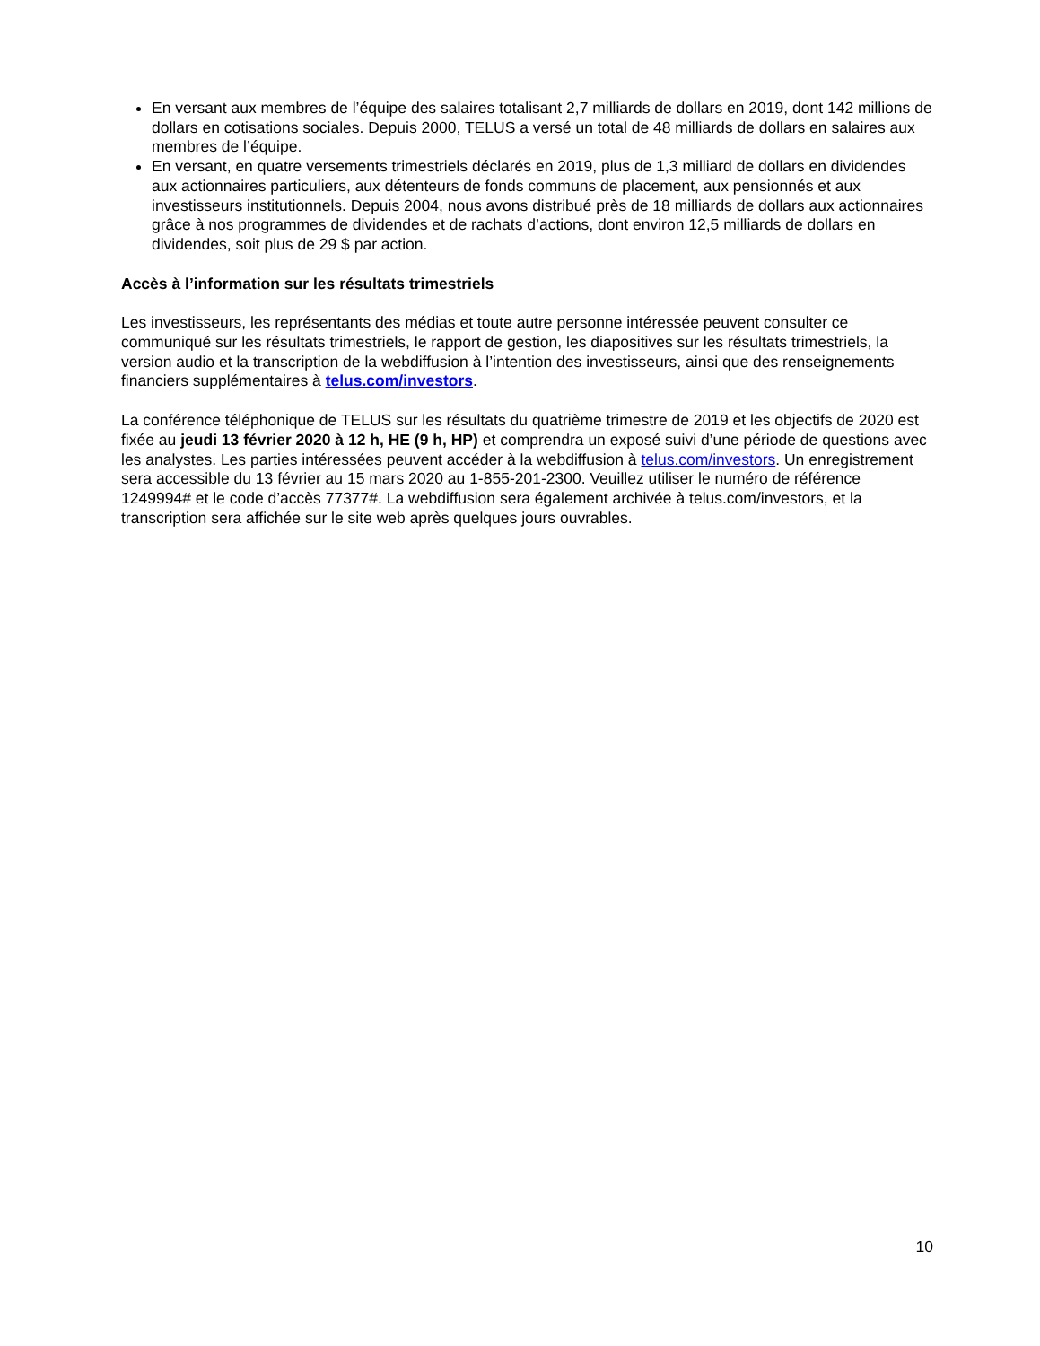En versant aux membres de l’équipe des salaires totalisant 2,7 milliards de dollars en 2019, dont 142 millions de dollars en cotisations sociales. Depuis 2000, TELUS a versé un total de 48 milliards de dollars en salaires aux membres de l’équipe.
En versant, en quatre versements trimestriels déclarés en 2019, plus de 1,3 milliard de dollars en dividendes aux actionnaires particuliers, aux détenteurs de fonds communs de placement, aux pensionnés et aux investisseurs institutionnels. Depuis 2004, nous avons distribué près de 18 milliards de dollars aux actionnaires grâce à nos programmes de dividendes et de rachats d’actions, dont environ 12,5 milliards de dollars en dividendes, soit plus de 29 $ par action.
Accès à l’information sur les résultats trimestriels
Les investisseurs, les représentants des médias et toute autre personne intéressée peuvent consulter ce communiqué sur les résultats trimestriels, le rapport de gestion, les diapositives sur les résultats trimestriels, la version audio et la transcription de la webdiffusion à l’intention des investisseurs, ainsi que des renseignements financiers supplémentaires à telus.com/investors.
La conférence téléphonique de TELUS sur les résultats du quatrième trimestre de 2019 et les objectifs de 2020 est fixée au jeudi 13 février 2020 à 12 h, HE (9 h, HP) et comprendra un exposé suivi d’une période de questions avec les analystes. Les parties intéressées peuvent accéder à la webdiffusion à telus.com/investors. Un enregistrement sera accessible du 13 février au 15 mars 2020 au 1-855-201-2300. Veuillez utiliser le numéro de référence 1249994# et le code d’accès 77377#. La webdiffusion sera également archivée à telus.com/investors, et la transcription sera affichée sur le site web après quelques jours ouvrables.
10